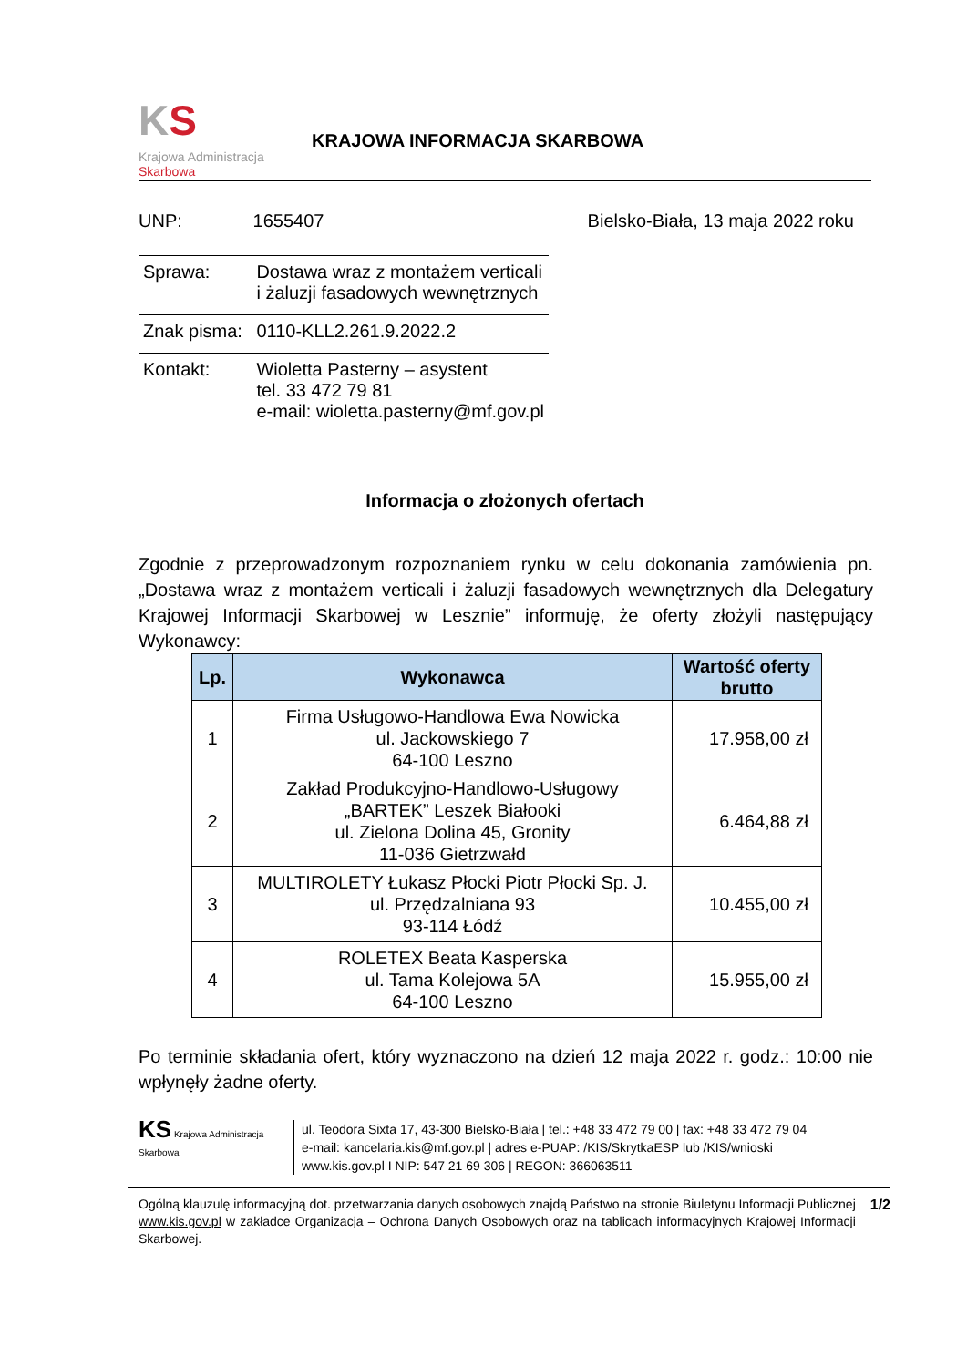KS
Krajowa Administracja
Skarbowa
KRAJOWA INFORMACJA SKARBOWA
UNP: 1655407 Bielsko-Biała, 13 maja 2022 roku
| Sprawa: | Dostawa wraz z montażem verticali i żaluzji fasadowych wewnętrznych |
| Znak pisma: | 0110-KLL2.261.9.2022.2 |
| Kontakt: | Wioletta Pasterny – asystent tel. 33 472 79 81 e-mail: wioletta.pasterny@mf.gov.pl |
Informacja o złożonych ofertach
Zgodnie z przeprowadzonym rozpoznaniem rynku w celu dokonania zamówienia pn. „Dostawa wraz z montażem verticali i żaluzji fasadowych wewnętrznych dla Delegatury Krajowej Informacji Skarbowej w Lesznie” informuję, że oferty złożyli następujący Wykonawcy:
| Lp. | Wykonawca | Wartość oferty brutto |
| --- | --- | --- |
| 1 | Firma Usługowo-Handlowa Ewa Nowicka ul. Jackowskiego 7 64-100 Leszno | 17.958,00 zł |
| 2 | Zakład Produkcyjno-Handlowo-Usługowy „BARTEK” Leszek Białooki ul. Zielona Dolina 45, Gronity 11-036 Gietrzwałd | 6.464,88 zł |
| 3 | MULTIROLETY Łukasz Płocki Piotr Płocki Sp. J. ul. Przędzalniana 93 93-114 Łódź | 10.455,00 zł |
| 4 | ROLETEX Beata Kasperska ul. Tama Kolejowa 5A 64-100 Leszno | 15.955,00 zł |
Po terminie składania ofert, który wyznaczono na dzień 12 maja 2022 r. godz.: 10:00 nie wpłynęły żadne oferty.
KS Krajowa Administracja Skarbowa
ul. Teodora Sixta 17, 43-300 Bielsko-Biała | tel.: +48 33 472 79 00 | fax: +48 33 472 79 04
e-mail: kancelaria.kis@mf.gov.pl | adres e-PUAP: /KIS/SkrytkaESP lub /KIS/wnioski
www.kis.gov.pl I NIP: 547 21 69 306 | REGON: 366063511
Ogólną klauzulę informacyjną dot. przetwarzania danych osobowych znajdą Państwo na stronie Biuletynu Informacji Publicznej www.kis.gov.pl w zakładce Organizacja – Ochrona Danych Osobowych oraz na tablicach informacyjnych Krajowej Informacji Skarbowej.
1/2